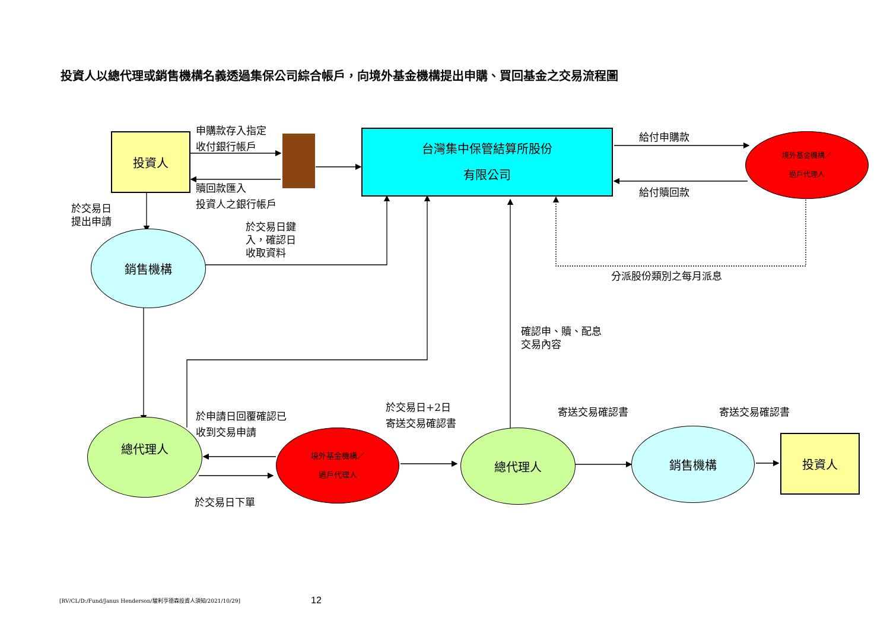投資人以總代理或銷售機構名義透過集保公司綜合帳戶，向境外基金機構提出申購、買回基金之交易流程圖
投資人
台灣集中保管結算所股份
有限公司
境外基金機構／
過戶代理人
銷售機構
總代理人
境外基金機構／
過戶代理人
總代理人 銷售機構
投資人
申購款存入指定
收付銀行帳戶
贖回款匯入
投資人之銀行帳戶
於交易日
提出申請
於交易日鍵
入，確認日
收取資料
給付申購款
給付贖回款
分派股份類別之每月派息
確認申、贖、配息
交易內容
於申請日回覆確認已
收到交易申請
於交易日+2日
寄送交易確認書
寄送交易確認書 寄送交易確認書
於交易日下單
[RV/CL/D:/Fund/Janus Henderson/駿利亨德森投資人須知/2021/10/29]
12